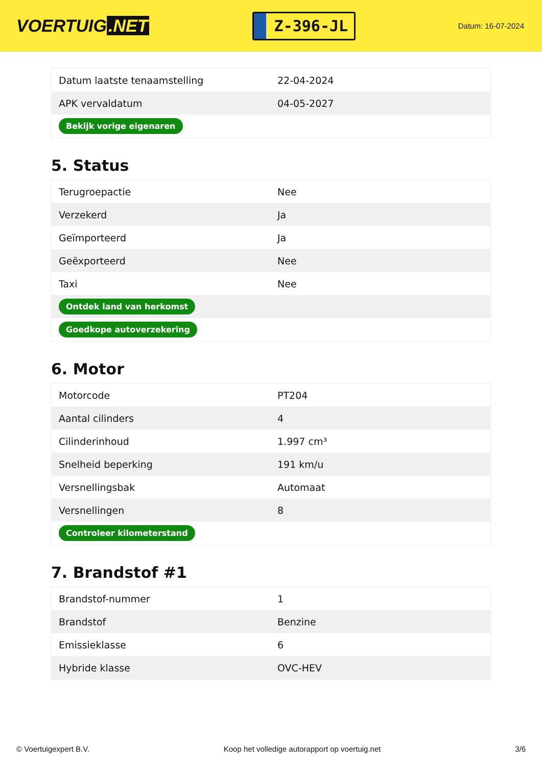VOERTUIG.NET
Z-396-JL
Datum: 16-07-2024
| Datum laatste tenaamstelling | 22-04-2024 |
| APK vervaldatum | 04-05-2027 |
| Bekijk vorige eigenaren | |
5. Status
| Terugroepactie | Nee |
| Verzekerd | Ja |
| Geïmporteerd | Ja |
| Geëxporteerd | Nee |
| Taxi | Nee |
| Ontdek land van herkomst | |
| Goedkope autoverzekering | |
6. Motor
| Motorcode | PT204 |
| Aantal cilinders | 4 |
| Cilinderinhoud | 1.997 cm³ |
| Snelheid beperking | 191 km/u |
| Versnellingsbak | Automaat |
| Versnellingen | 8 |
| Controleer kilometerstand | |
7. Brandstof #1
| Brandstof-nummer | 1 |
| Brandstof | Benzine |
| Emissieklasse | 6 |
| Hybride klasse | OVC-HEV |
© Voertuigexpert B.V. Koop het volledige autorapport op voertuig.net 3/6